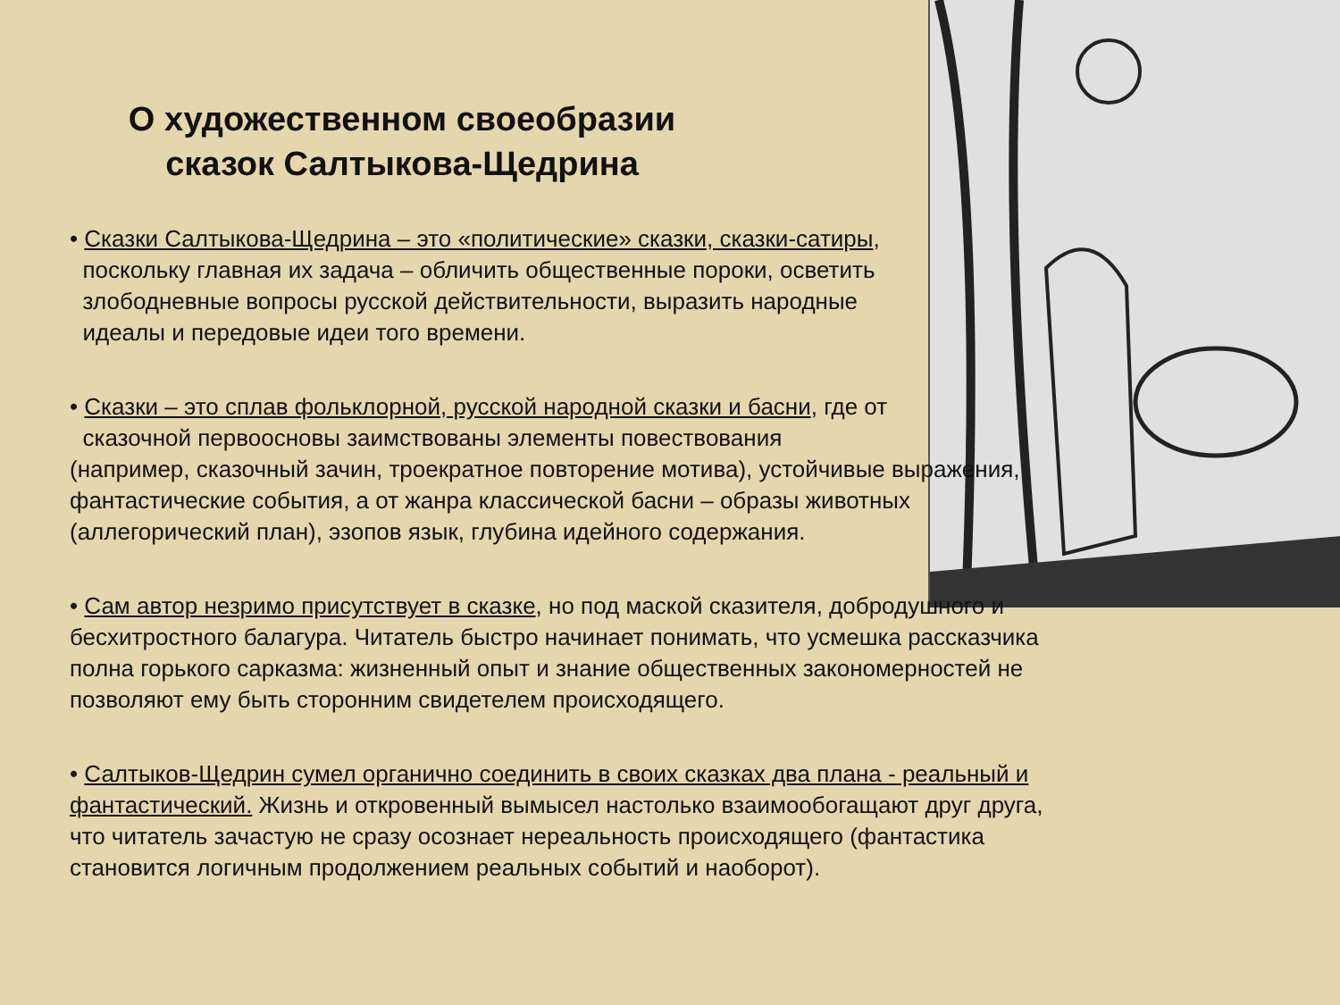О художественном своеобразии
сказок Салтыкова-Щедрина
• Сказки Салтыкова-Щедрина – это «политические» сказки, сказки-сатиры,
поскольку главная их задача – обличить общественные пороки, осветить
злободневные вопросы русской действительности, выразить народные
идеалы и передовые идеи того времени.
• Сказки – это сплав фольклорной, русской народной сказки и басни, где от
сказочной первоосновы заимствованы элементы повествования
(например, сказочный зачин, троекратное повторение мотива), устойчивые выражения, фантастические события, а от жанра классической басни – образы животных (аллегорический план), эзопов язык, глубина идейного содержания.
• Сам автор незримо присутствует в сказке, но под маской сказителя, добродушного и бесхитростного балагура. Читатель быстро начинает понимать, что усмешка рассказчика полна горького сарказма: жизненный опыт и знание общественных закономерностей не позволяют ему быть сторонним свидетелем происходящего.
• Салтыков-Щедрин сумел органично соединить в своих сказках два плана - реальный и фантастический. Жизнь и откровенный вымысел настолько взаимообогащают друг друга, что читатель зачастую не сразу осознает нереальность происходящего (фантастика становится логичным продолжением реальных событий и наоборот).